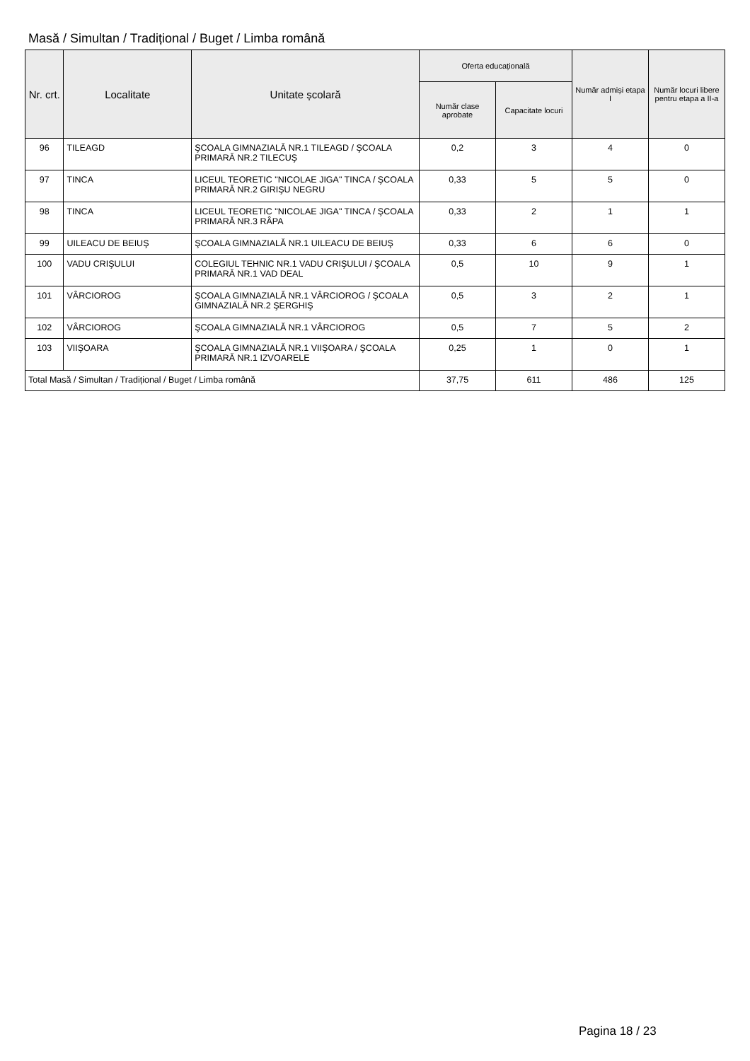Masă / Simultan / Tradițional / Buget / Limba română
| Nr. crt. | Localitate | Unitate școlară | Oferta educațională | | Număr admiși etapa I | Număr locuri libere pentru etapa a II-a |
| --- | --- | --- | --- | --- | --- | --- |
| | | | Număr clase aprobate | Capacitate locuri | | |
| 96 | TILEAGD | ŞCOALA GIMNAZIALĂ NR.1 TILEAGD / ŞCOALA PRIMARĂ NR.2 TILECUŞ | 0,2 | 3 | 4 | 0 |
| 97 | TINCA | LICEUL TEORETIC "NICOLAE JIGA" TINCA / ŞCOALA PRIMARĂ NR.2 GIRIŞU NEGRU | 0,33 | 5 | 5 | 0 |
| 98 | TINCA | LICEUL TEORETIC "NICOLAE JIGA" TINCA / ŞCOALA PRIMARĂ NR.3 RÂPA | 0,33 | 2 | 1 | 1 |
| 99 | UILEACU DE BEIUŞ | ŞCOALA GIMNAZIALĂ NR.1 UILEACU DE BEIUŞ | 0,33 | 6 | 6 | 0 |
| 100 | VADU CRIŞULUI | COLEGIUL TEHNIC NR.1 VADU CRIŞULUI / ŞCOALA PRIMARĂ NR.1 VAD DEAL | 0,5 | 10 | 9 | 1 |
| 101 | VÂRCIOROG | ŞCOALA GIMNAZIALĂ NR.1 VÂRCIOROG / ŞCOALA GIMNAZIALĂ NR.2 ŞERGHIŞ | 0,5 | 3 | 2 | 1 |
| 102 | VÂRCIOROG | ŞCOALA GIMNAZIALĂ NR.1 VÂRCIOROG | 0,5 | 7 | 5 | 2 |
| 103 | VIIŞOARA | ŞCOALA GIMNAZIALĂ NR.1 VIIŞOARA / ŞCOALA PRIMARĂ NR.1 IZVOARELE | 0,25 | 1 | 0 | 1 |
| Total Masă / Simultan / Tradițional / Buget / Limba română | | | 37,75 | 611 | 486 | 125 |
Pagina 18 / 23